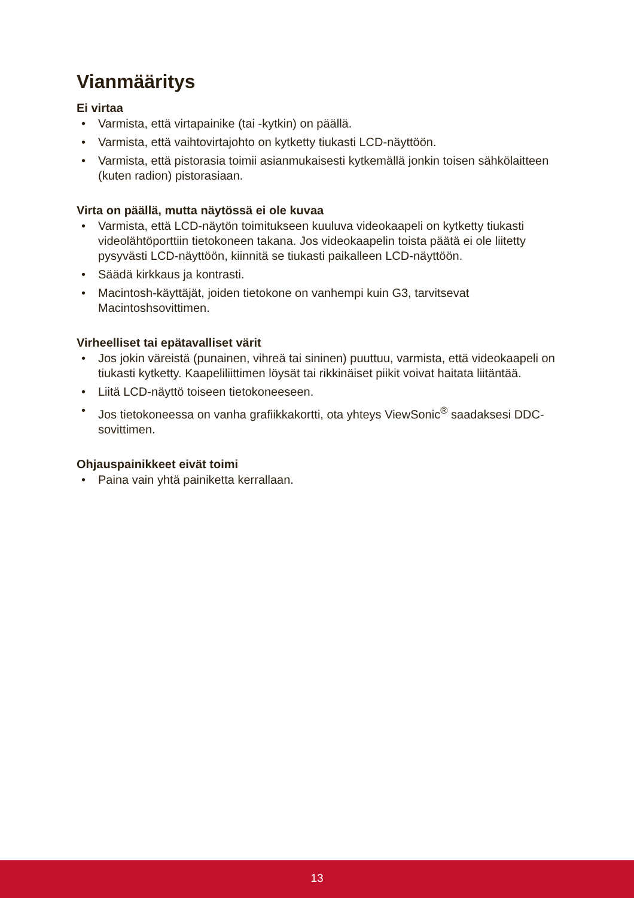Vianmääritys
Ei virtaa
• Varmista, että virtapainike (tai -kytkin) on päällä.
• Varmista, että vaihtovirtajohto on kytketty tiukasti LCD-näyttöön.
• Varmista, että pistorasia toimii asianmukaisesti kytkemällä jonkin toisen sähkölaitteen (kuten radion) pistorasiaan.
Virta on päällä, mutta näytössä ei ole kuvaa
• Varmista, että LCD-näytön toimitukseen kuuluva videokaapeli on kytketty tiukasti videolähtöporttiin tietokoneen takana. Jos videokaapelin toista päätä ei ole liitetty pysyvästi LCD-näyttöön, kiinnitä se tiukasti paikalleen LCD-näyttöön.
• Säädä kirkkaus ja kontrasti.
• Macintosh-käyttäjät, joiden tietokone on vanhempi kuin G3, tarvitsevat Macintoshsovittimen.
Virheelliset tai epätavalliset värit
• Jos jokin väreistä (punainen, vihreä tai sininen) puuttuu, varmista, että videokaapeli on tiukasti kytketty. Kaapeliliittimen löysät tai rikkinäiset piikit voivat haitata liitäntää.
• Liitä LCD-näyttö toiseen tietokoneeseen.
• Jos tietokoneessa on vanha grafiikkakortti, ota yhteys ViewSonic<sup>®</sup> saadaksesi DDC-sovittimen.
Ohjauspainikkeet eivät toimi
• Paina vain yhtä painiketta kerrallaan.
13